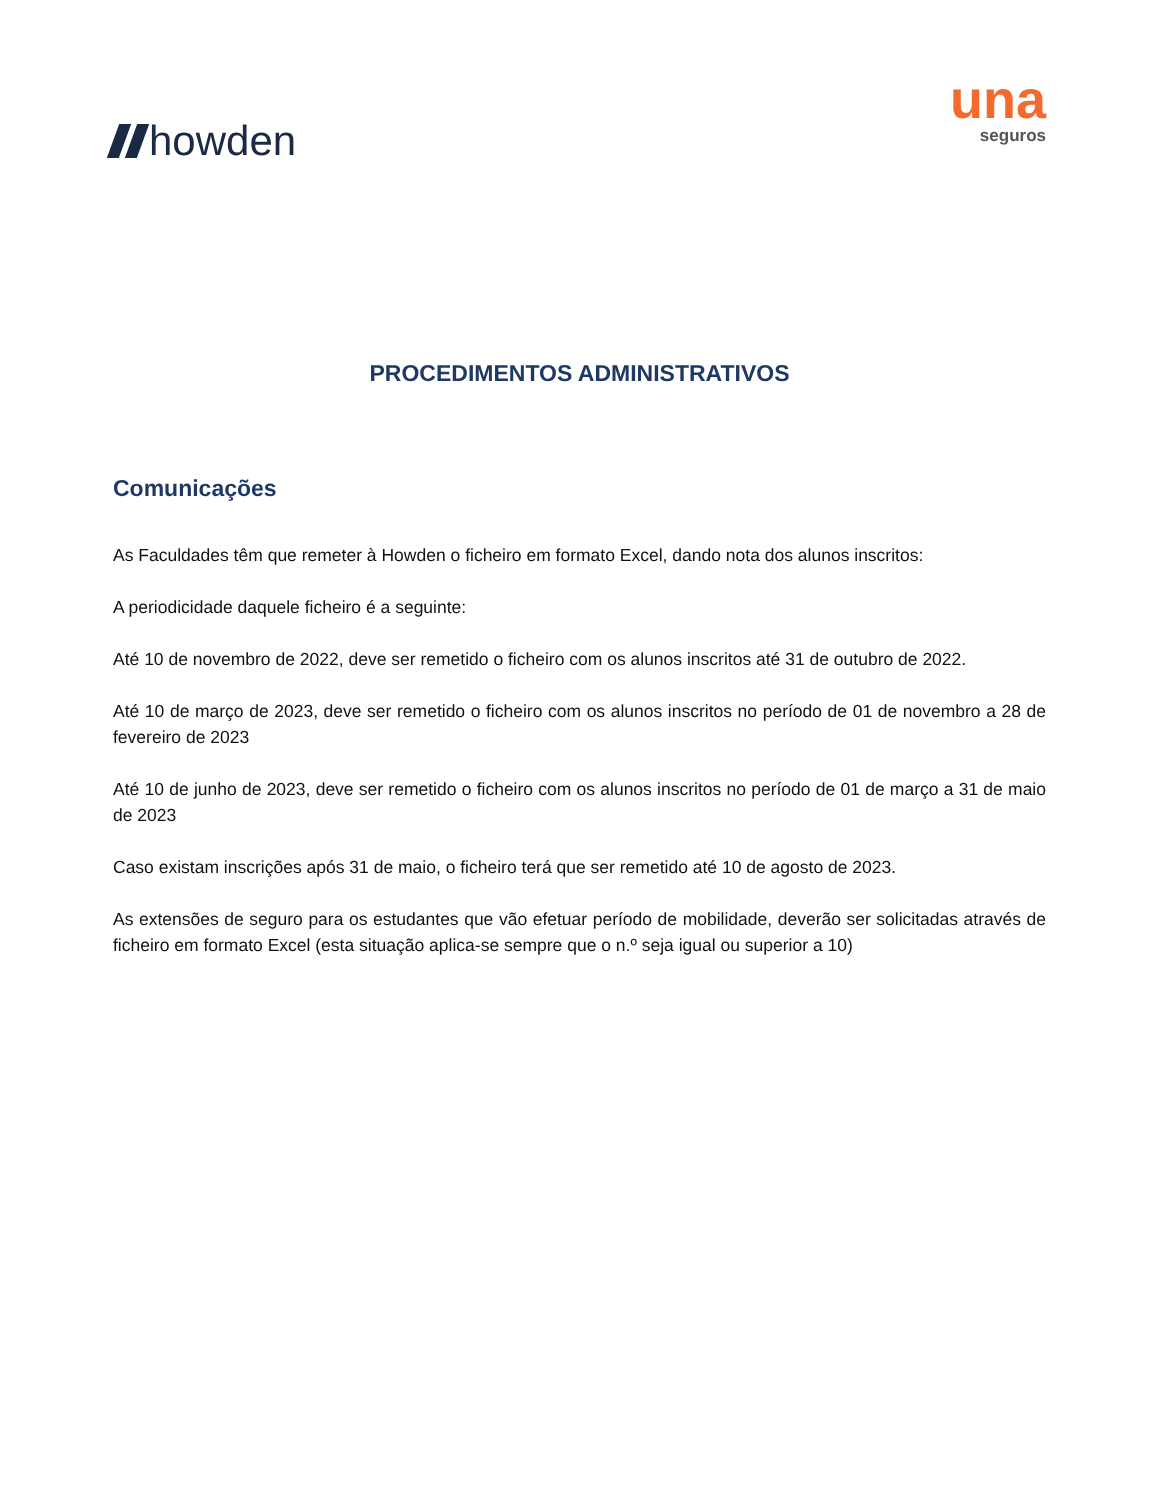howden
una
seguros
PROCEDIMENTOS ADMINISTRATIVOS
Comunicações
As Faculdades têm que remeter à Howden o ficheiro em formato Excel, dando nota dos alunos inscritos:
A periodicidade daquele ficheiro é a seguinte:
Até 10 de novembro de 2022, deve ser remetido o ficheiro com os alunos inscritos até 31 de outubro de 2022.
Até 10 de março de 2023, deve ser remetido o ficheiro com os alunos inscritos no período de 01 de novembro a 28 de fevereiro de 2023
Até 10 de junho de 2023, deve ser remetido o ficheiro com os alunos inscritos no período de 01 de março a 31 de maio de 2023
Caso existam inscrições após 31 de maio, o ficheiro terá que ser remetido até 10 de agosto de 2023.
As extensões de seguro para os estudantes que vão efetuar período de mobilidade, deverão ser solicitadas através de ficheiro em formato Excel (esta situação aplica-se sempre que o n.º seja igual ou superior a 10)